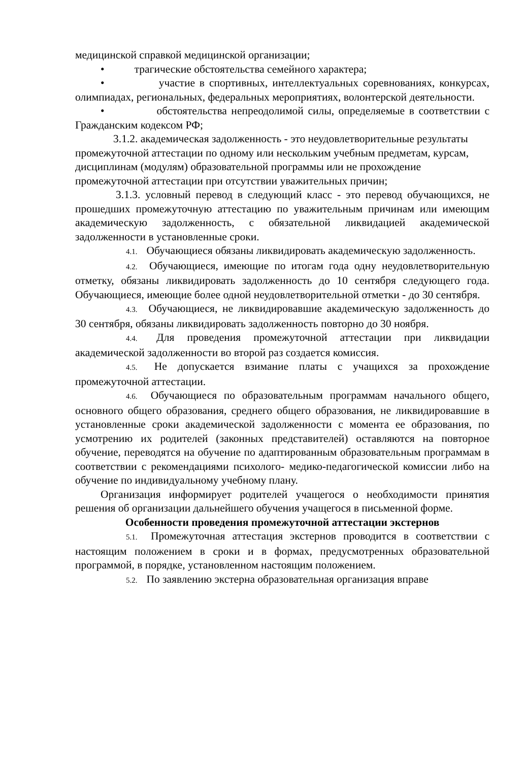медицинской справкой медицинской организации;
• трагические обстоятельства семейного характера;
• участие в спортивных, интеллектуальных соревнованиях, конкурсах, олимпиадах, региональных, федеральных мероприятиях, волонтерской деятельности.
• обстоятельства непреодолимой силы, определяемые в соответствии с Гражданским кодексом РФ;
3.1.2. академическая задолженность - это неудовлетворительные результаты промежуточной аттестации по одному или нескольким учебным предметам, курсам, дисциплинам (модулям) образовательной программы или не прохождение промежуточной аттестации при отсутствии уважительных причин;
3.1.3. условный перевод в следующий класс - это перевод обучающихся, не прошедших промежуточную аттестацию по уважительным причинам или имеющим академическую задолженность, с обязательной ликвидацией академической задолженности в установленные сроки.
4.1. Обучающиеся обязаны ликвидировать академическую задолженность.
4.2. Обучающиеся, имеющие по итогам года одну неудовлетворительную отметку, обязаны ликвидировать задолженность до 10 сентября следующего года. Обучающиеся, имеющие более одной неудовлетворительной отметки - до 30 сентября.
4.3. Обучающиеся, не ликвидировавшие академическую задолженность до 30 сентября, обязаны ликвидировать задолженность повторно до 30 ноября.
4.4. Для проведения промежуточной аттестации при ликвидации академической задолженности во второй раз создается комиссия.
4.5. Не допускается взимание платы с учащихся за прохождение промежуточной аттестации.
4.6. Обучающиеся по образовательным программам начального общего, основного общего образования, среднего общего образования, не ликвидировавшие в установленные сроки академической задолженности с момента ее образования, по усмотрению их родителей (законных представителей) оставляются на повторное обучение, переводятся на обучение по адаптированным образовательным программам в соответствии с рекомендациями психолого- медико-педагогической комиссии либо на обучение по индивидуальному учебному плану.
Организация информирует родителей учащегося о необходимости принятия решения об организации дальнейшего обучения учащегося в письменной форме.
Особенности проведения промежуточной аттестации экстернов
5.1. Промежуточная аттестация экстернов проводится в соответствии с настоящим положением в сроки и в формах, предусмотренных образовательной программой, в порядке, установленном настоящим положением.
5.2. По заявлению экстерна образовательная организация вправе